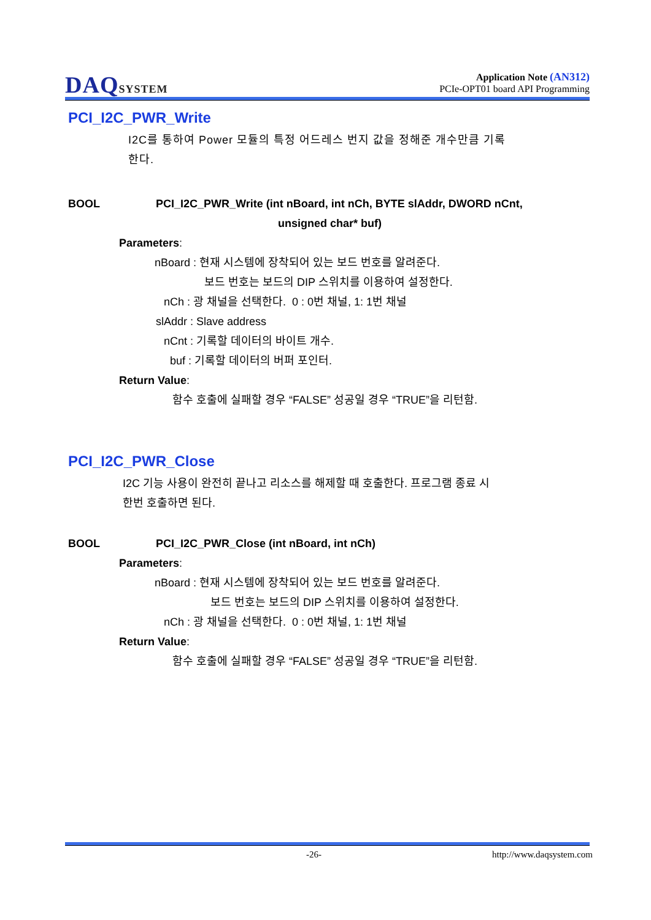DAQSYSTEM
Application Note (AN312)
PCIe-OPT01 board API Programming
PCI_I2C_PWR_Write
I2C를 통하여 Power 모듈의 특정 어드레스 번지 값을 정해준 개수만큼 기록
한다.
BOOL PCI_I2C_PWR_Write (int nBoard, int nCh, BYTE slAddr, DWORD nCnt,
unsigned char* buf)
Parameters:
nBoard : 현재 시스템에 장착되어 있는 보드 번호를 알려준다.
보드 번호는 보드의 DIP 스위치를 이용하여 설정한다.
nCh : 광 채널을 선택한다. 0 : 0번 채널, 1: 1번 채널
slAddr : Slave address
nCnt : 기록할 데이터의 바이트 개수.
buf : 기록할 데이터의 버퍼 포인터.
Return Value:
함수 호출에 실패할 경우 “FALSE” 성공일 경우 “TRUE”을 리턴함.
PCI_I2C_PWR_Close
I2C 기능 사용이 완전히 끝나고 리소스를 해제할 때 호출한다. 프로그램 종료 시
한번 호출하면 된다.
BOOL PCI_I2C_PWR_Close (int nBoard, int nCh)
Parameters:
nBoard : 현재 시스템에 장착되어 있는 보드 번호를 알려준다.
보드 번호는 보드의 DIP 스위치를 이용하여 설정한다.
nCh : 광 채널을 선택한다. 0 : 0번 채널, 1: 1번 채널
Return Value:
함수 호출에 실패할 경우 “FALSE” 성공일 경우 “TRUE”을 리턴함.
-26- http://www.daqsystem.com